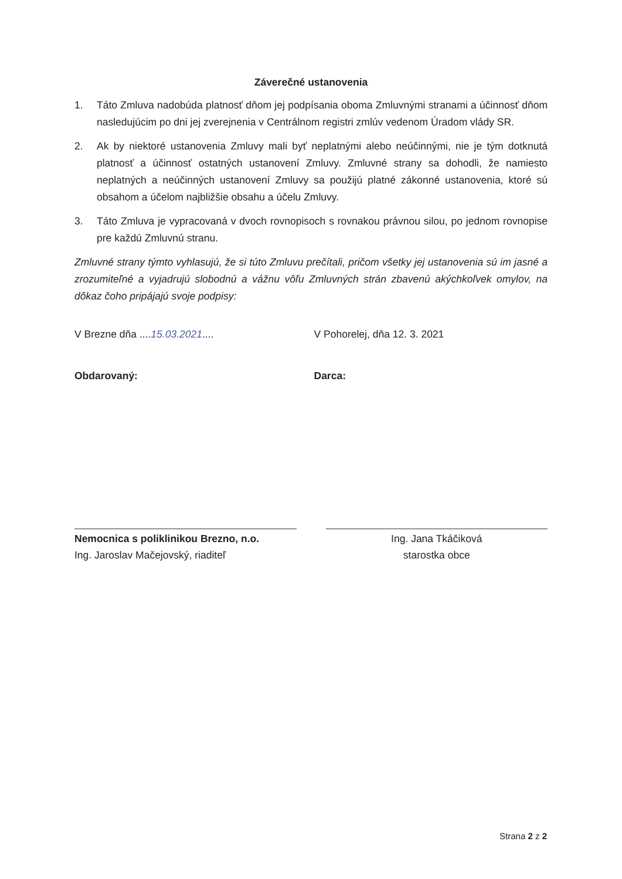Záverečné ustanovenia
1. Táto Zmluva nadobúda platnosť dňom jej podpísania oboma Zmluvnými stranami a účinnosť dňom nasledujúcim po dni jej zverejnenia v Centrálnom registri zmlúv vedenom Úradom vlády SR.
2. Ak by niektoré ustanovenia Zmluvy mali byť neplatnými alebo neúčinnými, nie je tým dotknutá platnosť a účinnosť ostatných ustanovení Zmluvy. Zmluvné strany sa dohodli, že namiesto neplatných a neúčinných ustanovení Zmluvy sa použijú platné zákonné ustanovenia, ktoré sú obsahom a účelom najbližšie obsahu a účelu Zmluvy.
3. Táto Zmluva je vypracovaná v dvoch rovnopisoch s rovnakou právnou silou, po jednom rovnopise pre každú Zmluvnú stranu.
Zmluvné strany týmto vyhlasujú, že si túto Zmluvu prečítali, pričom všetky jej ustanovenia sú im jasné a zrozumiteľné a vyjadrujú slobodnú a vážnu vôľu Zmluvných strán zbavenú akýchkoľvek omylov, na dôkaz čoho pripájajú svoje podpisy:
V Brezne dňa ....15.03.2021....
V Pohorelej, dňa 12. 3. 2021
Obdarovaný: Darca:
Nemocnica s poliklinikou Brezno, n.o.
Ing. Jaroslav Mačejovský, riaditeľ
Ing. Jana Tkáčiková
starostka obce
Strana 2 z 2